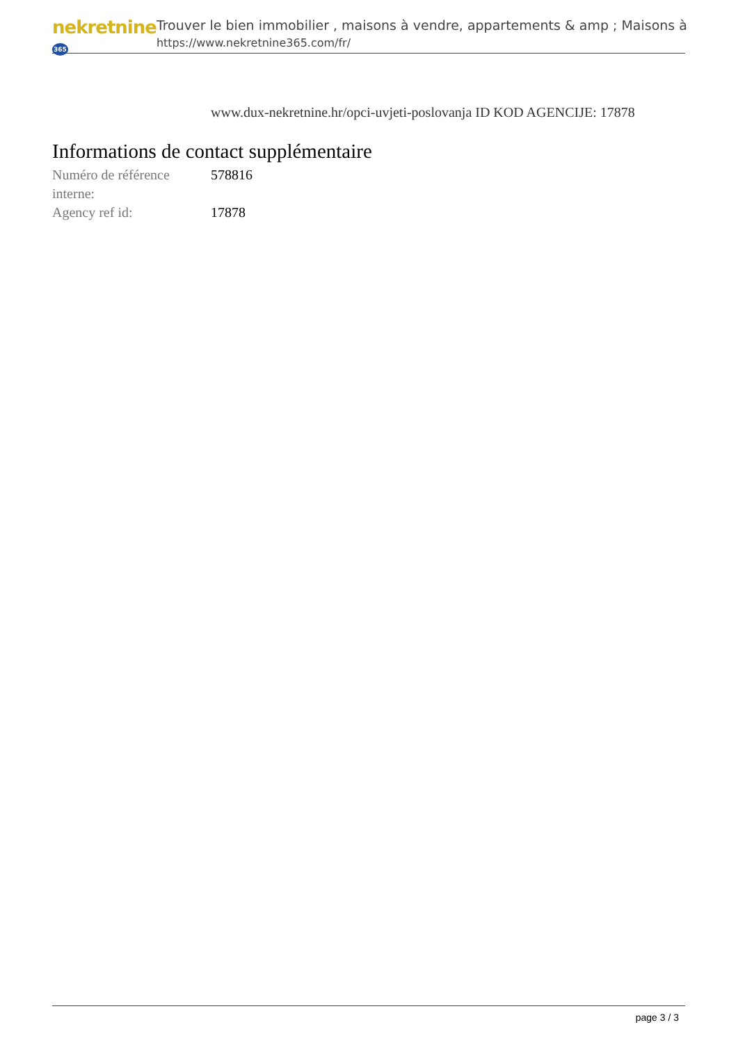nekretnine365
Trouver le bien immobilier , maisons à vendre, appartements & amp ; Maisons à
https://www.nekretnine365.com/fr/
www.dux-nekretnine.hr/opci-uvjeti-poslovanja ID KOD AGENCIJE: 17878
Informations de contact supplémentaire
| Numéro de référence interne: | 578816 |
| Agency ref id: | 17878 |
page 3 / 3